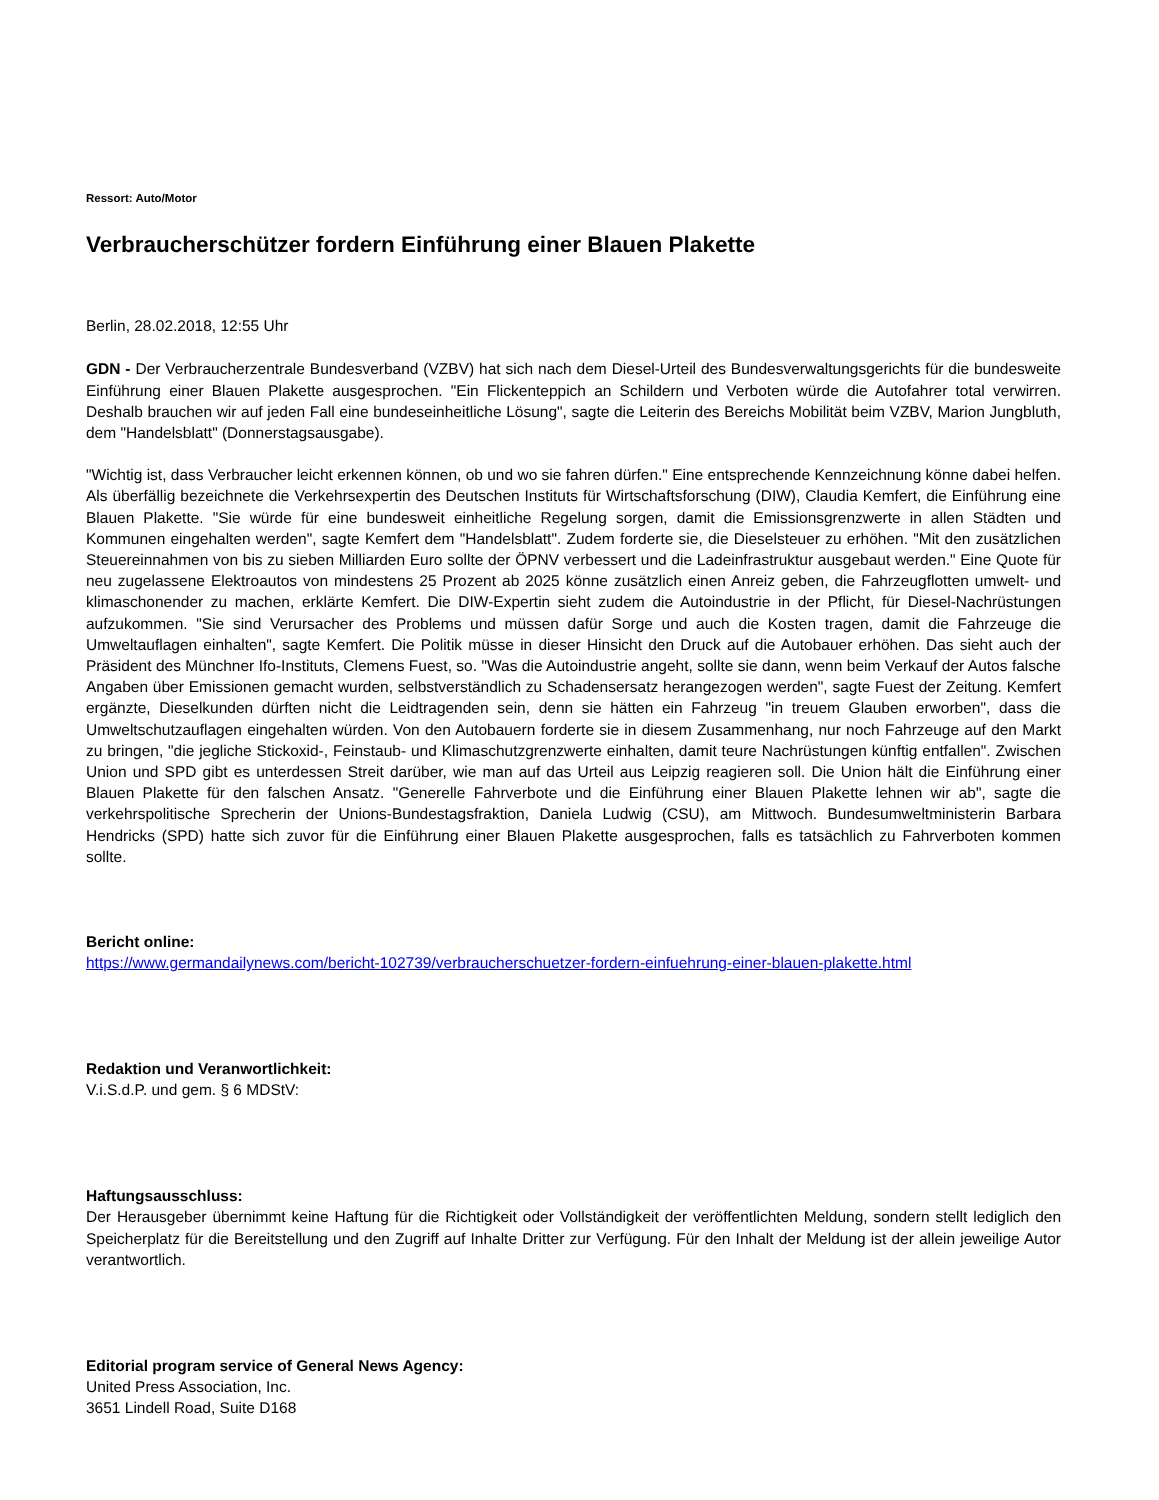Ressort: Auto/Motor
Verbraucherschützer fordern Einführung einer Blauen Plakette
Berlin, 28.02.2018, 12:55 Uhr
GDN - Der Verbraucherzentrale Bundesverband (VZBV) hat sich nach dem Diesel-Urteil des Bundesverwaltungsgerichts für die bundesweite Einführung einer Blauen Plakette ausgesprochen. "Ein Flickenteppich an Schildern und Verboten würde die Autofahrer total verwirren. Deshalb brauchen wir auf jeden Fall eine bundeseinheitliche Lösung", sagte die Leiterin des Bereichs Mobilität beim VZBV, Marion Jungbluth, dem "Handelsblatt" (Donnerstagsausgabe).
"Wichtig ist, dass Verbraucher leicht erkennen können, ob und wo sie fahren dürfen." Eine entsprechende Kennzeichnung könne dabei helfen. Als überfällig bezeichnete die Verkehrsexpertin des Deutschen Instituts für Wirtschaftsforschung (DIW), Claudia Kemfert, die Einführung eine Blauen Plakette. "Sie würde für eine bundesweit einheitliche Regelung sorgen, damit die Emissionsgrenzwerte in allen Städten und Kommunen eingehalten werden", sagte Kemfert dem "Handelsblatt". Zudem forderte sie, die Dieselsteuer zu erhöhen. "Mit den zusätzlichen Steuereinnahmen von bis zu sieben Milliarden Euro sollte der ÖPNV verbessert und die Ladeinfrastruktur ausgebaut werden." Eine Quote für neu zugelassene Elektroautos von mindestens 25 Prozent ab 2025 könne zusätzlich einen Anreiz geben, die Fahrzeugflotten umwelt- und klimaschonender zu machen, erklärte Kemfert. Die DIW-Expertin sieht zudem die Autoindustrie in der Pflicht, für Diesel-Nachrüstungen aufzukommen. "Sie sind Verursacher des Problems und müssen dafür Sorge und auch die Kosten tragen, damit die Fahrzeuge die Umweltauflagen einhalten", sagte Kemfert. Die Politik müsse in dieser Hinsicht den Druck auf die Autobauer erhöhen. Das sieht auch der Präsident des Münchner Ifo-Instituts, Clemens Fuest, so. "Was die Autoindustrie angeht, sollte sie dann, wenn beim Verkauf der Autos falsche Angaben über Emissionen gemacht wurden, selbstverständlich zu Schadensersatz herangezogen werden", sagte Fuest der Zeitung. Kemfert ergänzte, Dieselkunden dürften nicht die Leidtragenden sein, denn sie hätten ein Fahrzeug "in treuem Glauben erworben", dass die Umweltschutzauflagen eingehalten würden. Von den Autobauern forderte sie in diesem Zusammenhang, nur noch Fahrzeuge auf den Markt zu bringen, "die jegliche Stickoxid-, Feinstaub- und Klimaschutzgrenzwerte einhalten, damit teure Nachrüstungen künftig entfallen". Zwischen Union und SPD gibt es unterdessen Streit darüber, wie man auf das Urteil aus Leipzig reagieren soll. Die Union hält die Einführung einer Blauen Plakette für den falschen Ansatz. "Generelle Fahrverbote und die Einführung einer Blauen Plakette lehnen wir ab", sagte die verkehrspolitische Sprecherin der Unions-Bundestagsfraktion, Daniela Ludwig (CSU), am Mittwoch. Bundesumweltministerin Barbara Hendricks (SPD) hatte sich zuvor für die Einführung einer Blauen Plakette ausgesprochen, falls es tatsächlich zu Fahrverboten kommen sollte.
Bericht online:
https://www.germandailynews.com/bericht-102739/verbraucherschuetzer-fordern-einfuehrung-einer-blauen-plakette.html
Redaktion und Veranwortlichkeit:
V.i.S.d.P. und gem. § 6 MDStV:
Haftungsausschluss:
Der Herausgeber übernimmt keine Haftung für die Richtigkeit oder Vollständigkeit der veröffentlichten Meldung, sondern stellt lediglich den Speicherplatz für die Bereitstellung und den Zugriff auf Inhalte Dritter zur Verfügung. Für den Inhalt der Meldung ist der allein jeweilige Autor verantwortlich.
Editorial program service of General News Agency:
United Press Association, Inc.
3651 Lindell Road, Suite D168